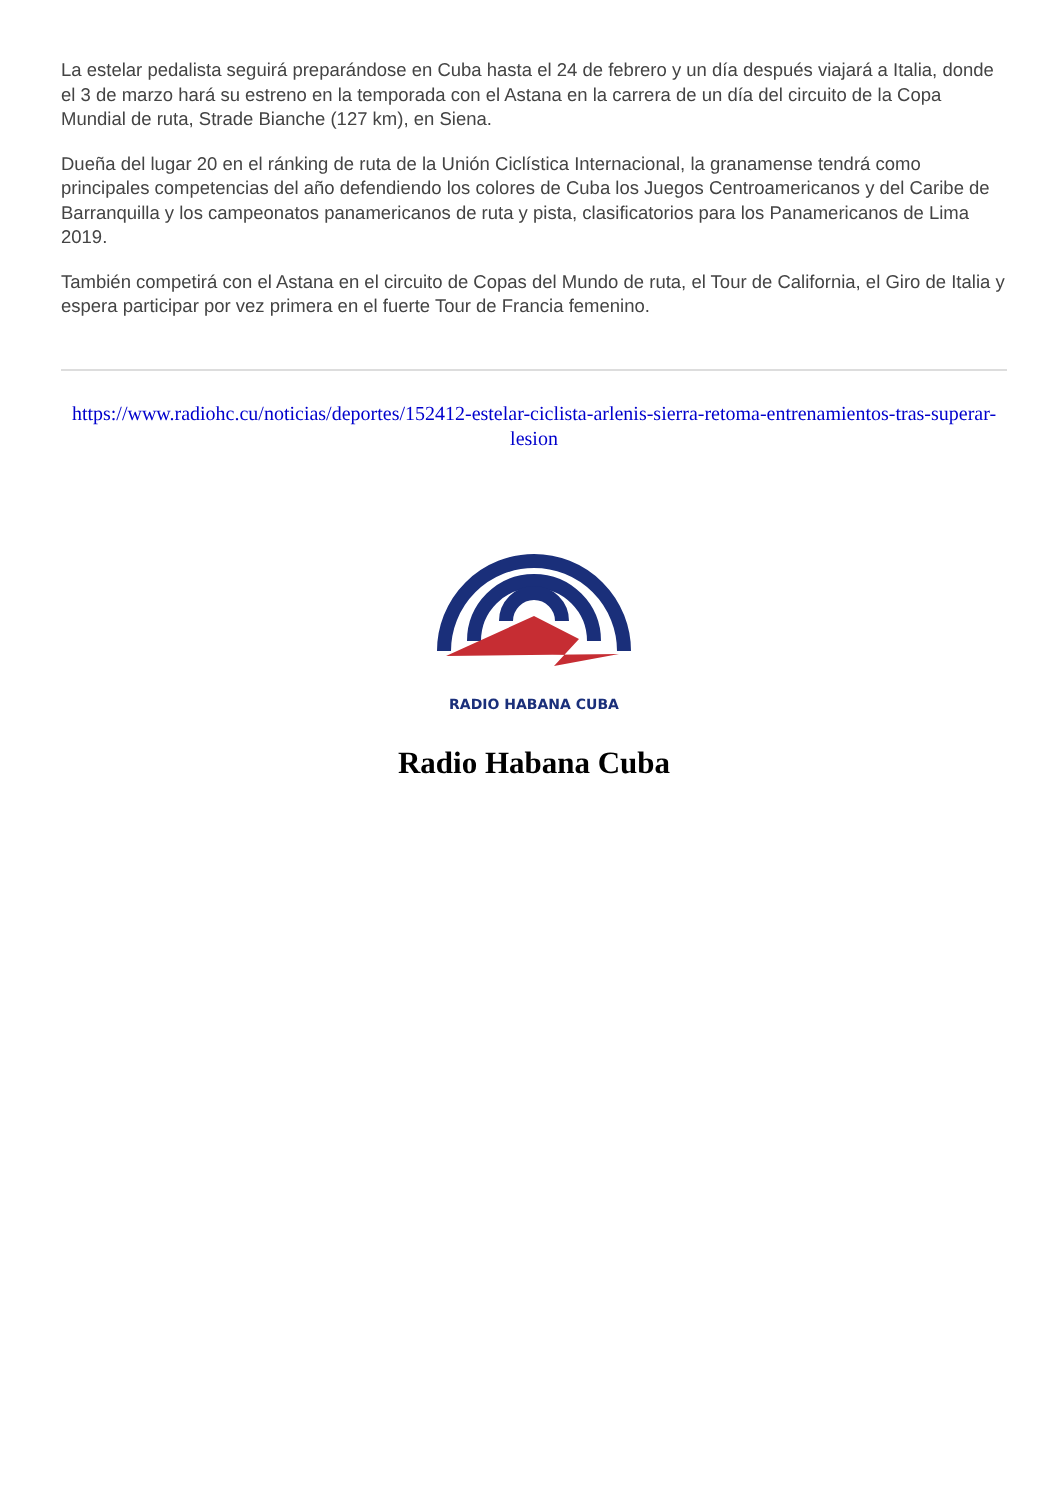La estelar pedalista seguirá preparándose en Cuba hasta el 24 de febrero y un día después viajará a Italia, donde el 3 de marzo hará su estreno en la temporada con el Astana en la carrera de un día del circuito de la Copa Mundial de ruta, Strade Bianche (127 km), en Siena.
Dueña del lugar 20 en el ránking de ruta de la Unión Ciclística Internacional, la granamense tendrá como principales competencias del año defendiendo los colores de Cuba los Juegos Centroamericanos y del Caribe de Barranquilla y los campeonatos panamericanos de ruta y pista, clasificatorios para los Panamericanos de Lima 2019.
También competirá con el Astana en el circuito de Copas del Mundo de ruta, el Tour de California, el Giro de Italia y espera participar por vez primera en el fuerte Tour de Francia femenino.
https://www.radiohc.cu/noticias/deportes/152412-estelar-ciclista-arlenis-sierra-retoma-entrenamientos-tras-superar-lesion
RADIO HABANA CUBA
Radio Habana Cuba